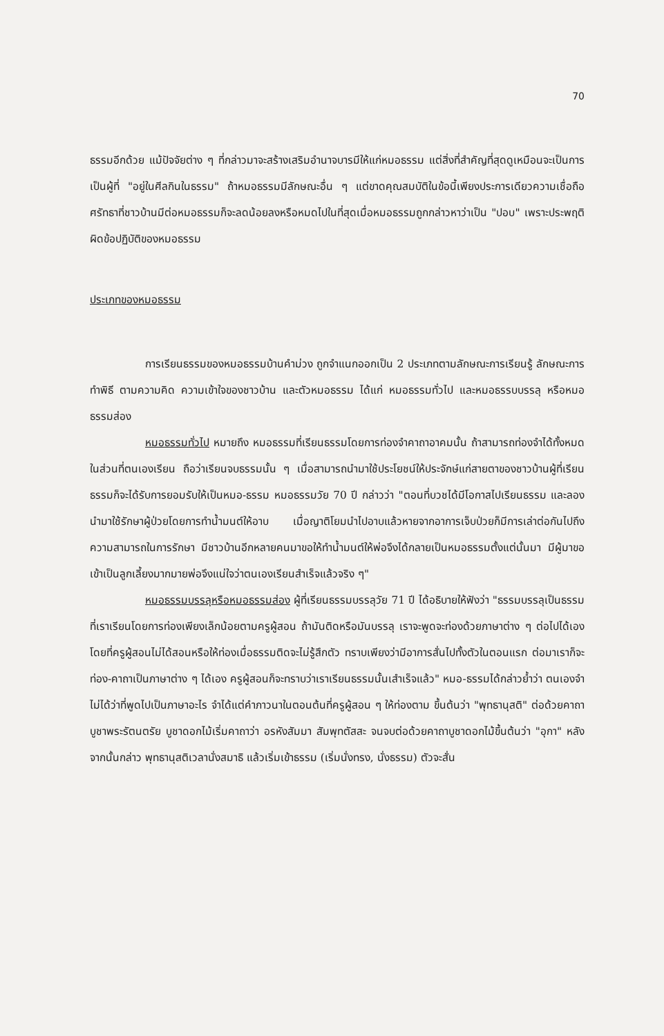70
ธรรมอีกด้วย แม้ปัจจัยต่าง ๆ ที่กล่าวมาจะสร้างเสริมอำนาจบารมีให้แก่หมอธรรม แต่สิ่งที่สำคัญที่สุดดูเหมือนจะเป็นการเป็นผู้ที่ "อยู่ในศีลกินในธรรม" ถ้าหมอธรรมมีลักษณะอื่น ๆ แต่ขาดคุณสมบัติในข้อนี้เพียงประการเดียวความเชื่อถือศรัทธาที่ชาวบ้านมีต่อหมอธรรมก็จะลดน้อยลงหรือหมดไปในที่สุดเมื่อหมอธรรมถูกกล่าวหาว่าเป็น "ปอบ" เพราะประพฤติผิดข้อปฏิบัติของหมอธรรม
ประเภทของหมอธรรม
การเรียนธรรมของหมอธรรมบ้านคำม่วง ถูกจำแนกออกเป็น 2 ประเภทตามลักษณะการเรียนรู้ ลักษณะการทำพิธี ตามความคิด ความเข้าใจของชาวบ้าน และตัวหมอธรรม ได้แก่ หมอธรรมทั่วไป และหมอธรรบบรรลุ หรือหมอธรรมส่อง
หมอธรรมทั่วไป หมายถึง หมอธรรมที่เรียนธรรมโดยการท่องจำคาถาอาคมนั้น ถ้าสามารถท่องจำได้ทั้งหมดในส่วนที่ตนเองเรียน ถือว่าเรียนจบธรรมนั้น ๆ เมื่อสามารถนำมาใช้ประโยชน์ให้ประจักษ์แก่สายตาของชาวบ้านผู้ที่เรียนธรรมก็จะได้รับการยอมรับให้เป็นหมอ-ธรรม หมอธรรมวัย 70 ปี กล่าวว่า "ตอนที่บวชได้มีโอกาสไปเรียนธรรม และลองนำมาใช้รักษาผู้ป่วยโดยการทำน้ำมนต์ให้อาบ เมื่อญาติโยมนำไปอาบแล้วหายจากอาการเจ็บป่วยก็มีการเล่าต่อกันไปถึงความสามารถในการรักษา มีชาวบ้านอีกหลายคนมาขอให้ทำน้ำมนต์ให้พ่อจึงได้กลายเป็นหมอธรรมตั้งแต่นั้นมา มีผู้มาขอเข้าเป็นลูกเลี้ยงมากมายพ่อจึงแน่ใจว่าตนเองเรียนสำเร็จแล้วจริง ๆ"
หมอธรรมบรรลุหรือหมอธรรมส่อง ผู้ที่เรียนธรรมบรรลุวัย 71 ปี ได้อธิบายให้ฟังว่า "ธรรมบรรลุเป็นธรรมที่เราเรียนโดยการท่องเพียงเล็กน้อยตามครูผู้สอน ถ้ามันติดหรือมันบรรลุ เราจะพูดจะท่องด้วยภาษาต่าง ๆ ต่อไปได้เอง โดยที่ครูผู้สอนไม่ได้สอนหรือให้ท่องเมื่อธรรมติดจะไม่รู้สึกตัว ทราบเพียงว่ามีอาการสั่นไปทั้งตัวในตอนแรก ต่อมาเราก็จะท่อง-คาถาเป็นภาษาต่าง ๆ ได้เอง ครูผู้สอนก็จะทราบว่าเราเรียนธรรมนั้นเสำเร็จแล้ว" หมอ-ธรรมได้กล่าวย้ำว่า ตนเองจำไม่ได้ว่าที่พูดไปเป็นภาษาอะไร จำได้แต่คำภาวนาในตอนต้นที่ครูผู้สอน ๆ ให้ท่องตาม ขึ้นต้นว่า "พุทธานุสติ" ต่อด้วยคาถาบูชาพระรัตนตรัย บูชาดอกไม้เริ่มคาถาว่า อรหังสัมมา สัมพุทตัสสะ จนจบต่อด้วยคาถาบูชาดอกไม้ขึ้นต้นว่า "อุกา" หลังจากนั้นกล่าว พุทธานุสติเวลานั่งสมาธิ แล้วเริ่มเข้าธรรม (เริ่มนั่งทรง, นั่งธรรม) ตัวจะสั่น